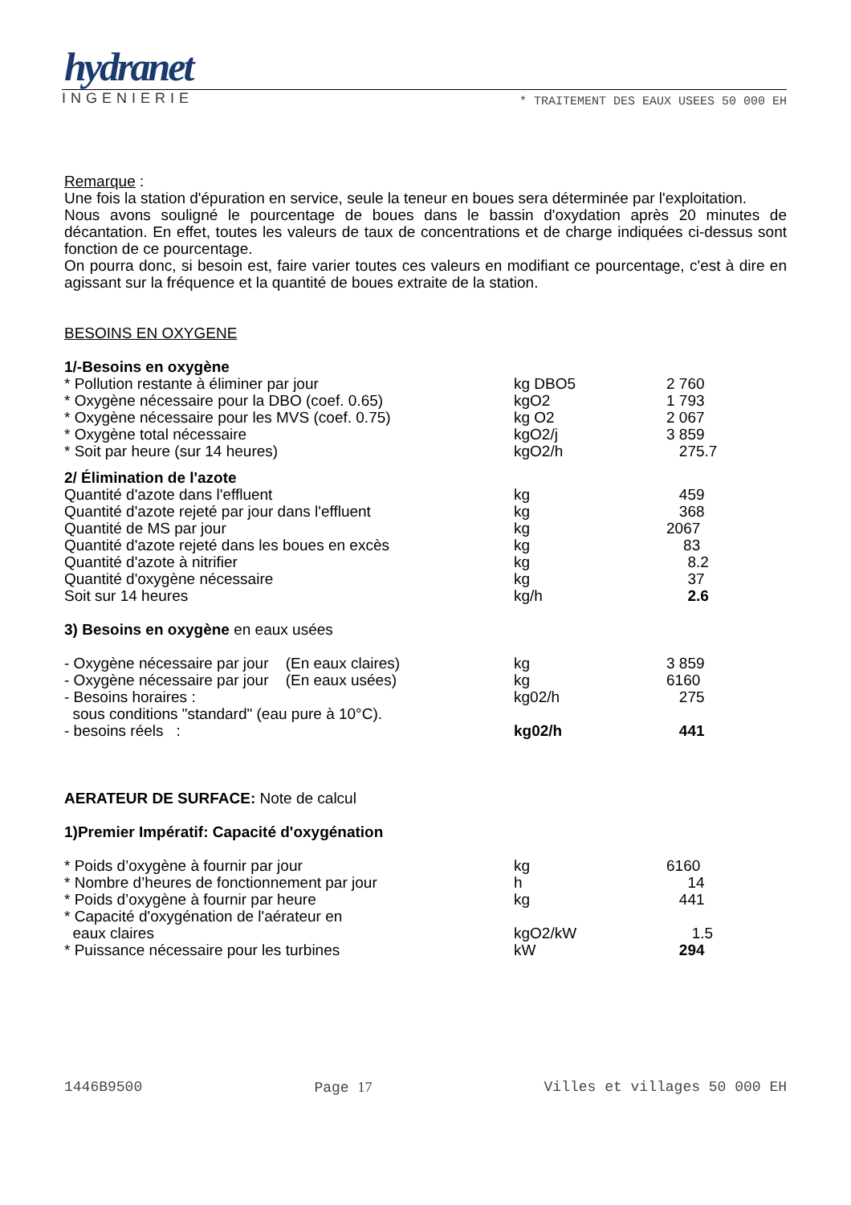hydranet
INGENIERIE * TRAITEMENT DES EAUX USEES 50 000 EH
Remarque :
Une fois la station d'épuration en service, seule la teneur en boues sera déterminée par l'exploitation.
Nous avons souligné le pourcentage de boues dans le bassin d'oxydation après 20 minutes de décantation. En effet, toutes les valeurs de taux de concentrations et de charge indiquées ci-dessus sont fonction de ce pourcentage.
On pourra donc, si besoin est, faire varier toutes ces valeurs en modifiant ce pourcentage, c'est à dire en agissant sur la fréquence et la quantité de boues extraite de la station.
BESOINS EN OXYGENE
1/-Besoins en oxygène
| * Pollution restante à éliminer par jour | kg DBO5 | 2 760 |
| * Oxygène nécessaire pour la DBO (coef. 0.65) | kgO2 | 1 793 |
| * Oxygène nécessaire pour les MVS (coef. 0.75) | kg O2 | 2 067 |
| * Oxygène total nécessaire | kgO2/j | 3 859 |
| * Soit par heure (sur 14 heures) | kgO2/h | 275.7 |
2/ Élimination de l'azote
| Quantité d'azote dans l'effluent | kg | 459 |
| Quantité d'azote rejeté par jour dans l'effluent | kg | 368 |
| Quantité de MS par jour | kg | 2067 |
| Quantité d'azote rejeté dans les boues en excès | kg | 83 |
| Quantité d'azote à nitrifier | kg | 8.2 |
| Quantité d'oxygène nécessaire | kg | 37 |
| Soit sur 14 heures | kg/h | 2.6 |
3) Besoins en oxygène en eaux usées
| - Oxygène nécessaire par jour (En eaux claires) | kg | 3 859 |
| - Oxygène nécessaire par jour (En eaux usées) | kg | 6160 |
| - Besoins horaires : | kg02/h | 275 |
| sous conditions "standard" (eau pure à 10°C). | | |
| - besoins réels : | kg02/h | 441 |
AERATEUR DE SURFACE: Note de calcul
1)Premier Impératif: Capacité d'oxygénation
| * Poids d’oxygène à fournir par jour | kg | 6160 |
| * Nombre d’heures de fonctionnement par jour | h | 14 |
| * Poids d’oxygène à fournir par heure | kg | 441 |
| * Capacité d'oxygénation de l'aérateur en eaux claires | kgO2/kW | 1.5 |
| * Puissance nécessaire pour les turbines | kW | 294 |
1446B9500 Page 17 Villes et villages 50 000 EH